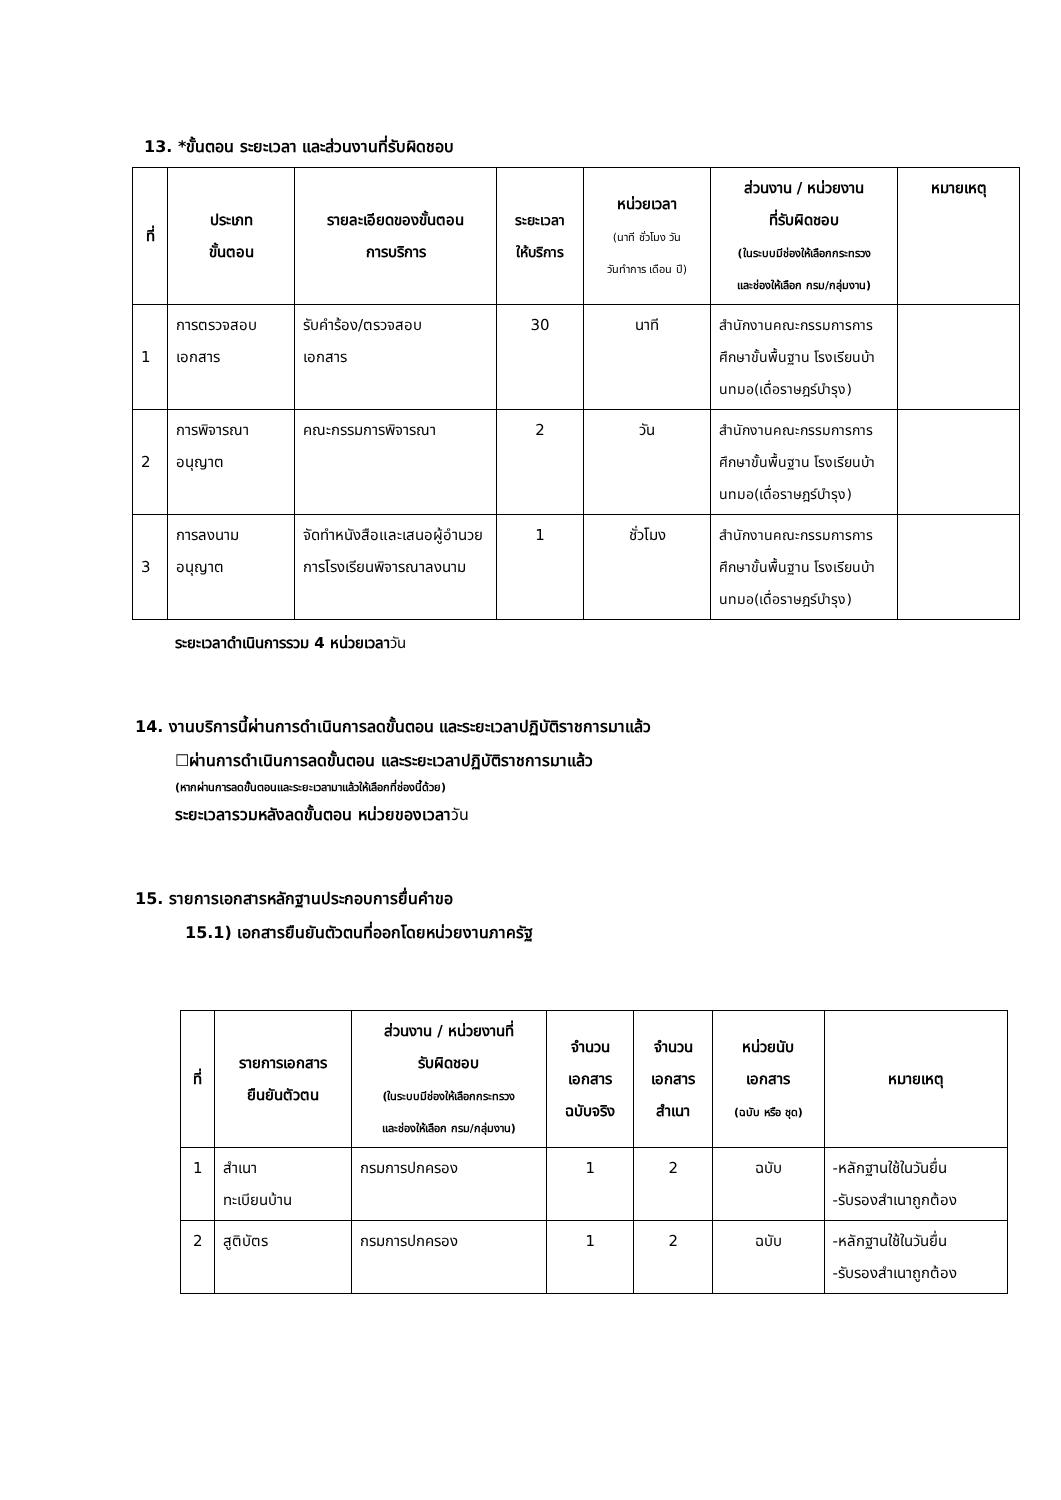13. *ขั้นตอน ระยะเวลา และส่วนงานที่รับผิดชอบ
| ที่ | ประเภท ขั้นตอน | รายละเอียดของขั้นตอน การบริการ | ระยะเวลา ให้บริการ | หน่วยเวลา (นาที ชั่วโมง วัน วันทำการ เดือน ปี) | ส่วนงาน / หน่วยงาน ที่รับผิดชอบ (ในระบบมีช่องให้เลือกกระทรวง และช่องให้เลือก กรม/กลุ่มงาน) | หมายเหตุ |
| --- | --- | --- | --- | --- | --- | --- |
| 1 | การตรวจสอบ เอกสาร | รับคำร้อง/ตรวจสอบ เอกสาร | 30 | นาที | สำนักงานคณะกรรมการการศึกษาขั้นพื้นฐาน โรงเรียนบ้านทมอ(เดื่อราษฎร์บำรุง) | |
| 2 | การพิจารณา อนุญาต | คณะกรรมการพิจารณา | 2 | วัน | สำนักงานคณะกรรมการการศึกษาขั้นพื้นฐาน โรงเรียนบ้านทมอ(เดื่อราษฎร์บำรุง) | |
| 3 | การลงนาม อนุญาต | จัดทำหนังสือและเสนอผู้อำนวยการโรงเรียนพิจารณาลงนาม | 1 | ชั่วโมง | สำนักงานคณะกรรมการการศึกษาขั้นพื้นฐาน โรงเรียนบ้านทมอ(เดื่อราษฎร์บำรุง) | |
ระยะเวลาดำเนินการรวม 4 หน่วยเวลาวัน
14. งานบริการนี้ผ่านการดำเนินการลดขั้นตอน และระยะเวลาปฏิบัติราชการมาแล้ว
☐ผ่านการดำเนินการลดขั้นตอน และระยะเวลาปฏิบัติราชการมาแล้ว
(หากผ่านการลดขั้นตอนและระยะเวลามาแล้วให้เลือกที่ช่องนี้ด้วย)
ระยะเวลารวมหลังลดขั้นตอน หน่วยของเวลาวัน
15. รายการเอกสารหลักฐานประกอบการยื่นคำขอ
15.1) เอกสารยืนยันตัวตนที่ออกโดยหน่วยงานภาครัฐ
| ที่ | รายการเอกสาร ยืนยันตัวตน | ส่วนงาน / หน่วยงานที่ รับผิดชอบ (ในระบบมีช่องให้เลือกกระทรวง และช่องให้เลือก กรม/กลุ่มงาน) | จำนวน เอกสาร ฉบับจริง | จำนวน เอกสาร สำเนา | หน่วยนับ เอกสาร (ฉบับ หรือ ชุด) | หมายเหตุ |
| --- | --- | --- | --- | --- | --- | --- |
| 1 | สำเนา ทะเบียนบ้าน | กรมการปกครอง | 1 | 2 | ฉบับ | -หลักฐานใช้ในวันยื่น -รับรองสำเนาถูกต้อง |
| 2 | สูติบัตร | กรมการปกครอง | 1 | 2 | ฉบับ | -หลักฐานใช้ในวันยื่น -รับรองสำเนาถูกต้อง |